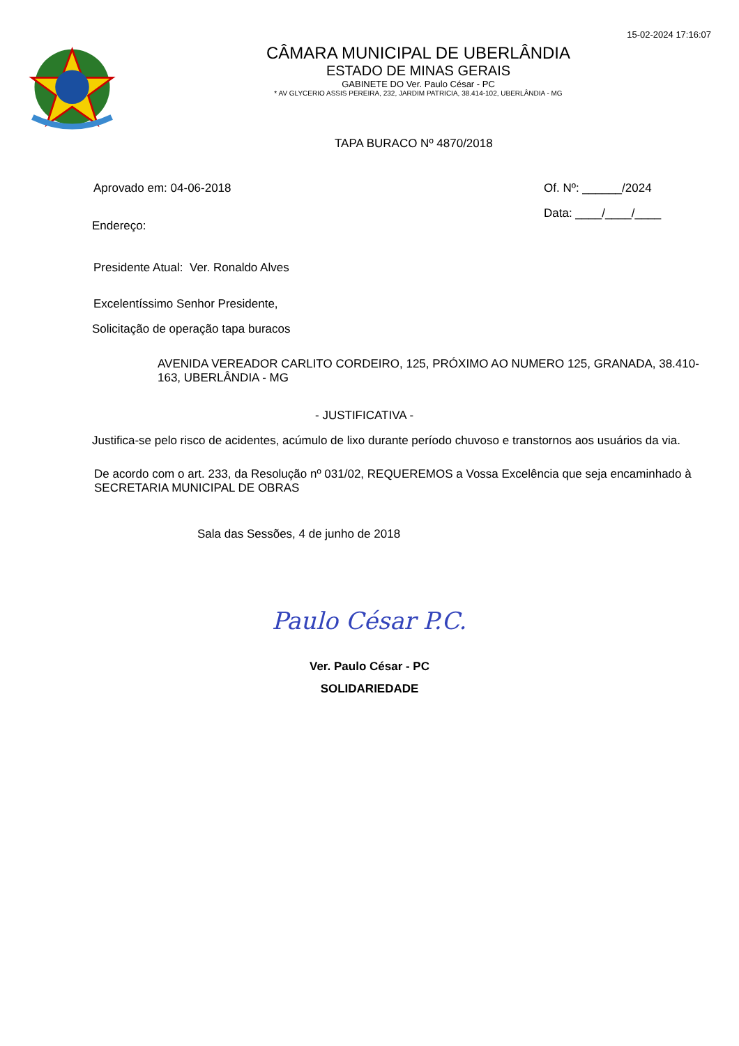15-02-2024 17:16:07
CÂMARA MUNICIPAL DE UBERLÂNDIA
ESTADO DE MINAS GERAIS
GABINETE DO Ver. Paulo César - PC
* AV GLYCERIO ASSIS PEREIRA, 232, JARDIM PATRICIA, 38.414-102, UBERLÂNDIA - MG
TAPA BURACO Nº 4870/2018
Aprovado em: 04-06-2018 Of. Nº: ______/2024
Data: ____/____/____
Endereço:
Presidente Atual: Ver. Ronaldo Alves
Excelentíssimo Senhor Presidente,
Solicitação de operação tapa buracos
AVENIDA VEREADOR CARLITO CORDEIRO, 125, PRÓXIMO AO NUMERO 125, GRANADA, 38.410-163, UBERLÂNDIA - MG
- JUSTIFICATIVA -
Justifica-se pelo risco de acidentes, acúmulo de lixo durante período chuvoso e transtornos aos usuários da via.
De acordo com o art. 233, da Resolução nº 031/02, REQUEREMOS a Vossa Excelência que seja encaminhado à SECRETARIA MUNICIPAL DE OBRAS
Sala das Sessões, 4 de junho de 2018
Paulo César P.C.
Ver. Paulo César - PC
SOLIDARIEDADE